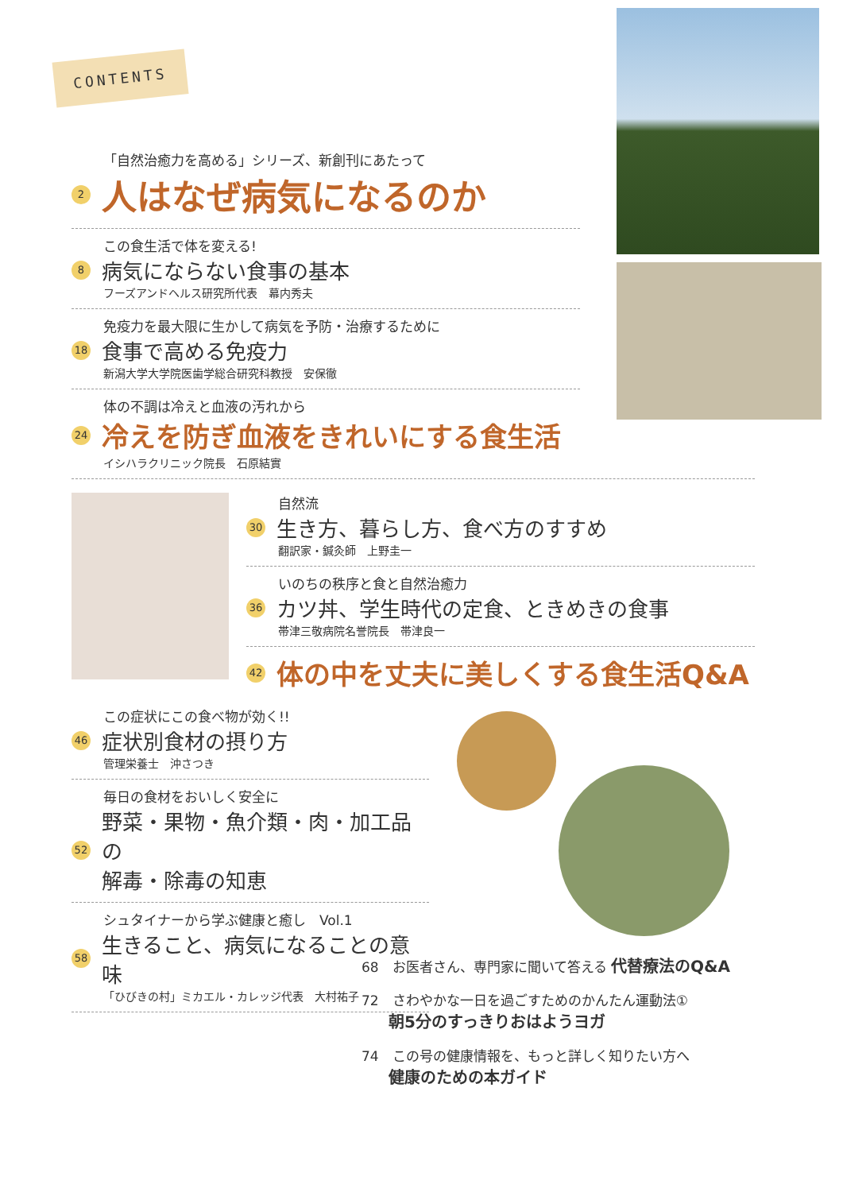CONTENTS
「自然治癒力を高める」シリーズ、新創刊にあたって
2 人はなぜ病気になるのか
この食生活で体を変える!
8 病気にならない食事の基本
フーズアンドヘルス研究所代表　幕内秀夫
免疫力を最大限に生かして病気を予防・治療するために
18 食事で高める免疫力
新潟大学大学院医歯学総合研究科教授　安保徹
体の不調は冷えと血液の汚れから
24 冷えを防ぎ血液をきれいにする食生活
イシハラクリニック院長　石原結實
自然流
30 生き方、暮らし方、食べ方のすすめ
翻訳家・鍼灸師　上野圭一
いのちの秩序と食と自然治癒力
36 カツ丼、学生時代の定食、ときめきの食事
帯津三敬病院名誉院長　帯津良一
42 体の中を丈夫に美しくする食生活Q&A
この症状にこの食べ物が効く!!
46 症状別食材の摂り方
管理栄養士　沖さつき
毎日の食材をおいしく安全に
52 野菜・果物・魚介類・肉・加工品の
解毒・除毒の知恵
シュタイナーから学ぶ健康と癒し　Vol.1
58 生きること、病気になることの意味
「ひびきの村」ミカエル・カレッジ代表　大村祐子
68　お医者さん、専門家に聞いて答える 代替療法のQ&A
72　さわやかな一日を過ごすためのかんたん運動法①
　　朝5分のすっきりおはようヨガ
74　この号の健康情報を、もっと詳しく知りたい方へ
　　健康のための本ガイド